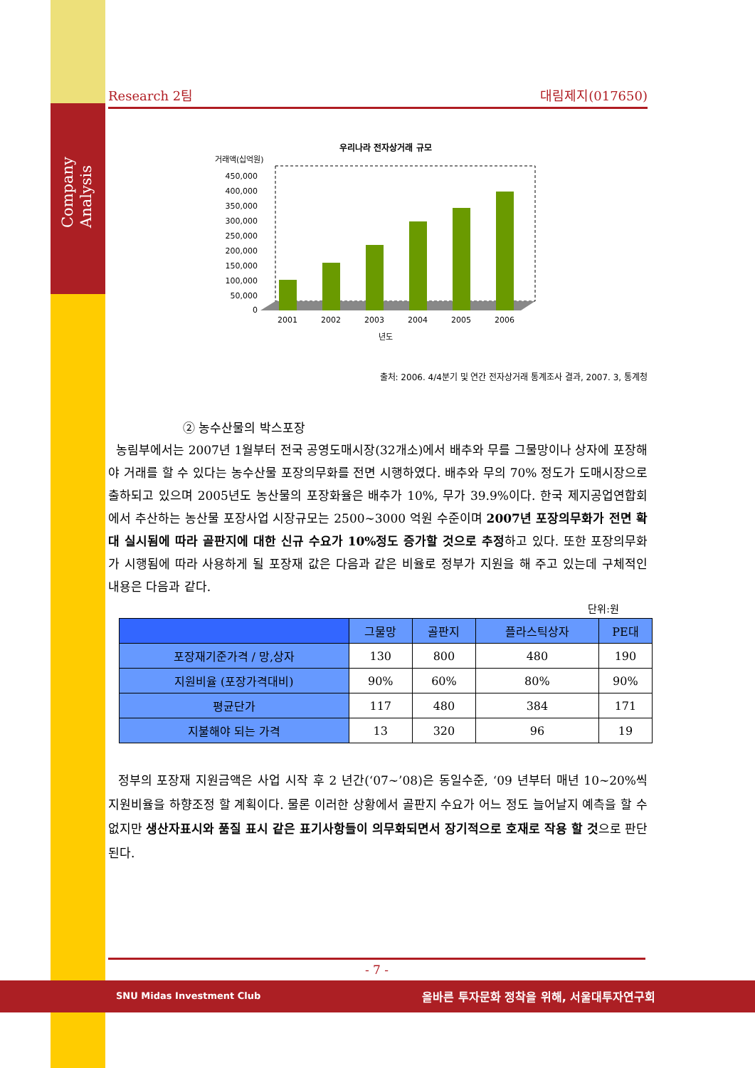Company Analysis
Research 2팀 대림제지(017650)
우리나라 전자상거래 규모
거래액(십억원)
450,000
400,000
350,000
300,000
250,000
200,000
150,000
100,000
50,000
0
2001
2002
2003
2004
2005
2006
년도
출처: 2006. 4/4분기 및 연간 전자상거래 통계조사 결과, 2007. 3, 통계청
② 농수산물의 박스포장
농림부에서는 2007년 1월부터 전국 공영도매시장(32개소)에서 배추와 무를 그물망이나 상자에 포장해야 거래를 할 수 있다는 농수산물 포장의무화를 전면 시행하였다. 배추와 무의 70% 정도가 도매시장으로 출하되고 있으며 2005년도 농산물의 포장화율은 배추가 10%, 무가 39.9%이다. 한국 제지공업연합회에서 추산하는 농산물 포장사업 시장규모는 2500~3000 억원 수준이며 2007년 포장의무화가 전면 확대 실시됨에 따라 골판지에 대한 신규 수요가 10%정도 증가할 것으로 추정하고 있다. 또한 포장의무화가 시행됨에 따라 사용하게 될 포장재 값은 다음과 같은 비율로 정부가 지원을 해 주고 있는데 구체적인 내용은 다음과 같다.
단위:원
| | 그물망 | 골판지 | 플라스틱상자 | PE대 |
| --- | --- | --- | --- | --- |
| 포장재기준가격 / 망,상자 | 130 | 800 | 480 | 190 |
| 지원비율 (포장가격대비) | 90% | 60% | 80% | 90% |
| 평균단가 | 117 | 480 | 384 | 171 |
| 지불해야 되는 가격 | 13 | 320 | 96 | 19 |
정부의 포장재 지원금액은 사업 시작 후 2 년간(‘07~’08)은 동일수준, ‘09 년부터 매년 10~20%씩 지원비율을 하향조정 할 계획이다. 물론 이러한 상황에서 골판지 수요가 어느 정도 늘어날지 예측을 할 수 없지만 생산자표시와 품질 표시 같은 표기사항들이 의무화되면서 장기적으로 호재로 작용 할 것으로 판단된다.
- 7 -
SNU Midas Investment Club 올바른 투자문화 정착을 위해, 서울대투자연구회